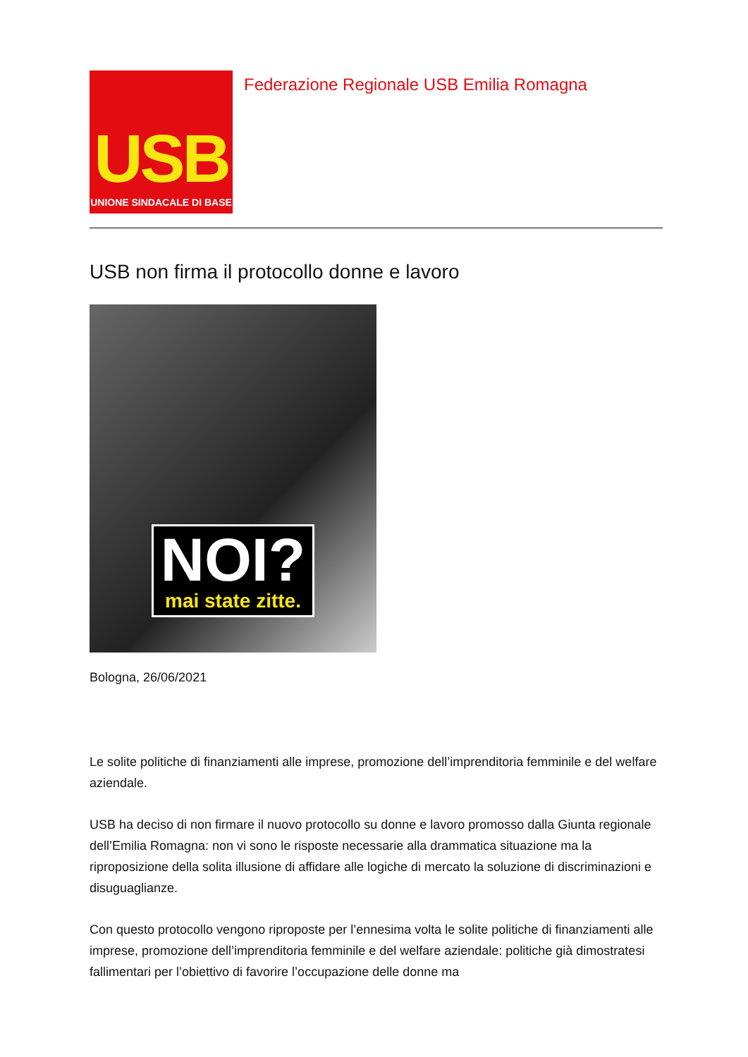USB
UNIONE SINDACALE DI BASE
Federazione Regionale USB Emilia Romagna
USB non firma il protocollo donne e lavoro
NOI?
mai state zitte.
Bologna, 26/06/2021
Le solite politiche di finanziamenti alle imprese, promozione dell’imprenditoria femminile e del welfare aziendale.
USB ha deciso di non firmare il nuovo protocollo su donne e lavoro promosso dalla Giunta regionale dell’Emilia Romagna: non vi sono le risposte necessarie alla drammatica situazione ma la riproposizione della solita illusione di affidare alle logiche di mercato la soluzione di discriminazioni e disuguaglianze.
Con questo protocollo vengono riproposte per l’ennesima volta le solite politiche di finanziamenti alle imprese, promozione dell’imprenditoria femminile e del welfare aziendale: politiche già dimostratesi fallimentari per l’obiettivo di favorire l’occupazione delle donne ma